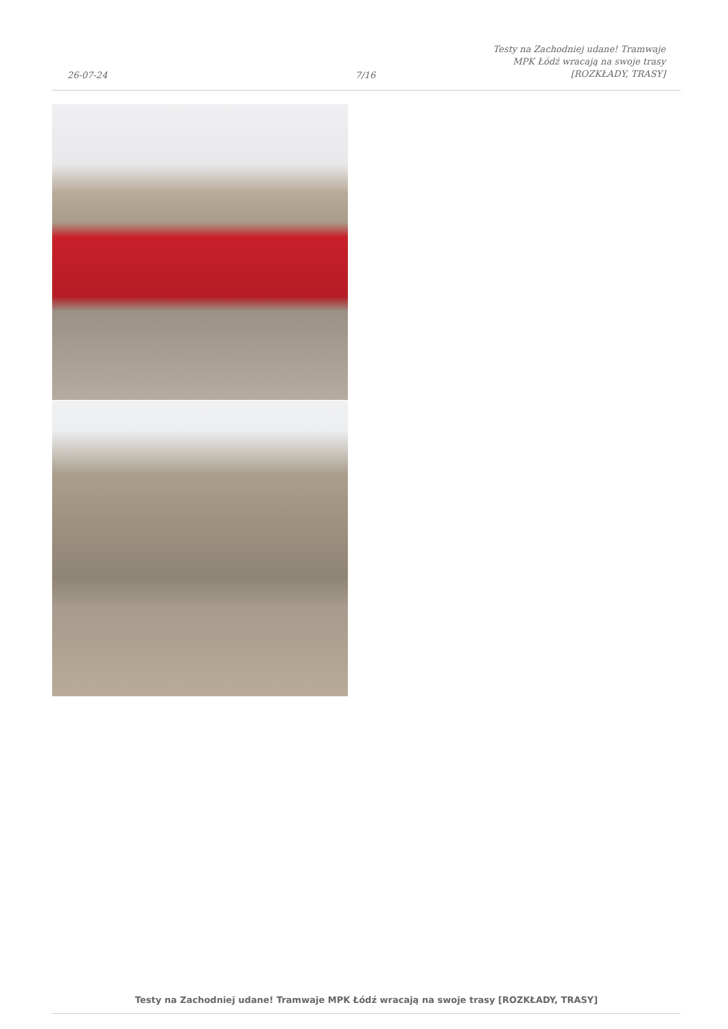26-07-24
7/16
Testy na Zachodniej udane! Tramwaje
MPK Łódź wracają na swoje trasy
[ROZKŁADY, TRASY]
Testy na Zachodniej udane! Tramwaje MPK Łódź wracają na swoje trasy [ROZKŁADY, TRASY]